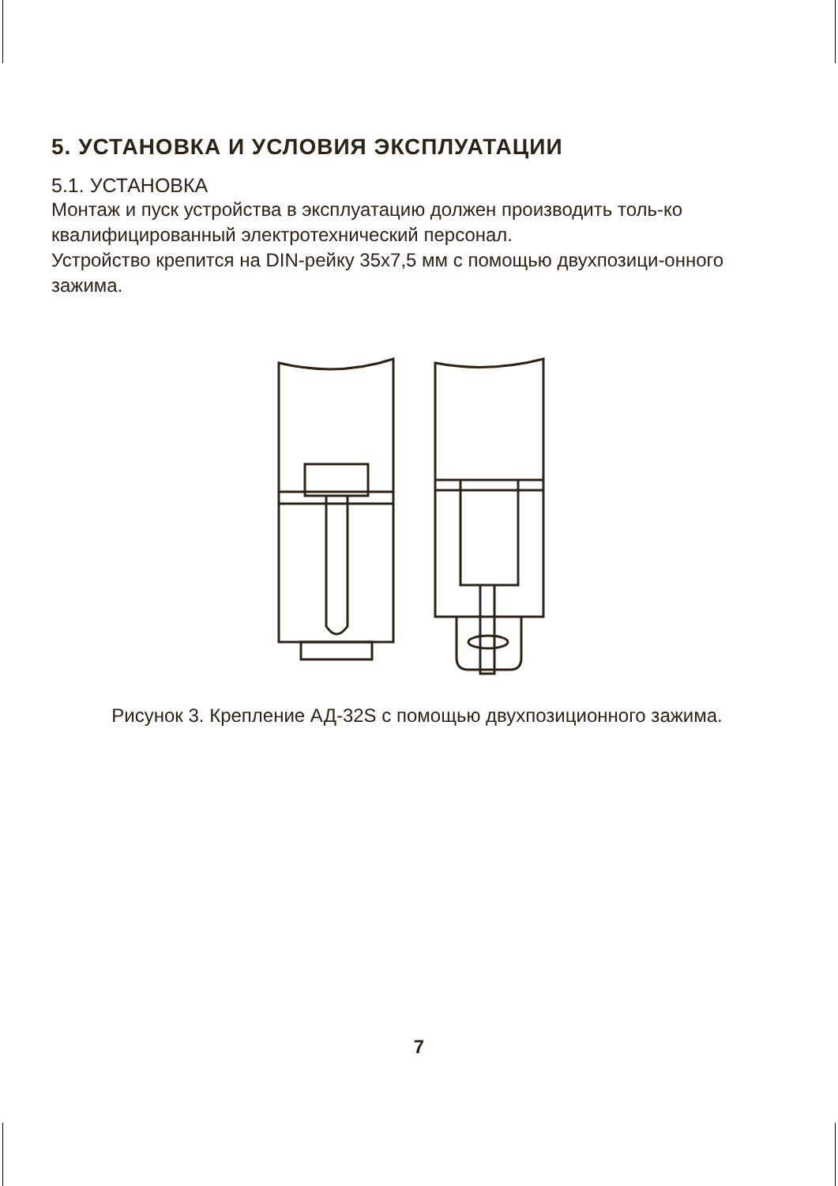5. УСТАНОВКА И УСЛОВИЯ ЭКСПЛУАТАЦИИ
5.1. УСТАНОВКА
Монтаж и пуск устройства в эксплуатацию должен производить толь-ко квалифицированный электротехнический персонал.
Устройство крепится на DIN-рейку 35х7,5 мм с помощью двухпозици-онного зажима.
Рисунок 3. Крепление АД-32S с помощью двухпозиционного зажима.
7